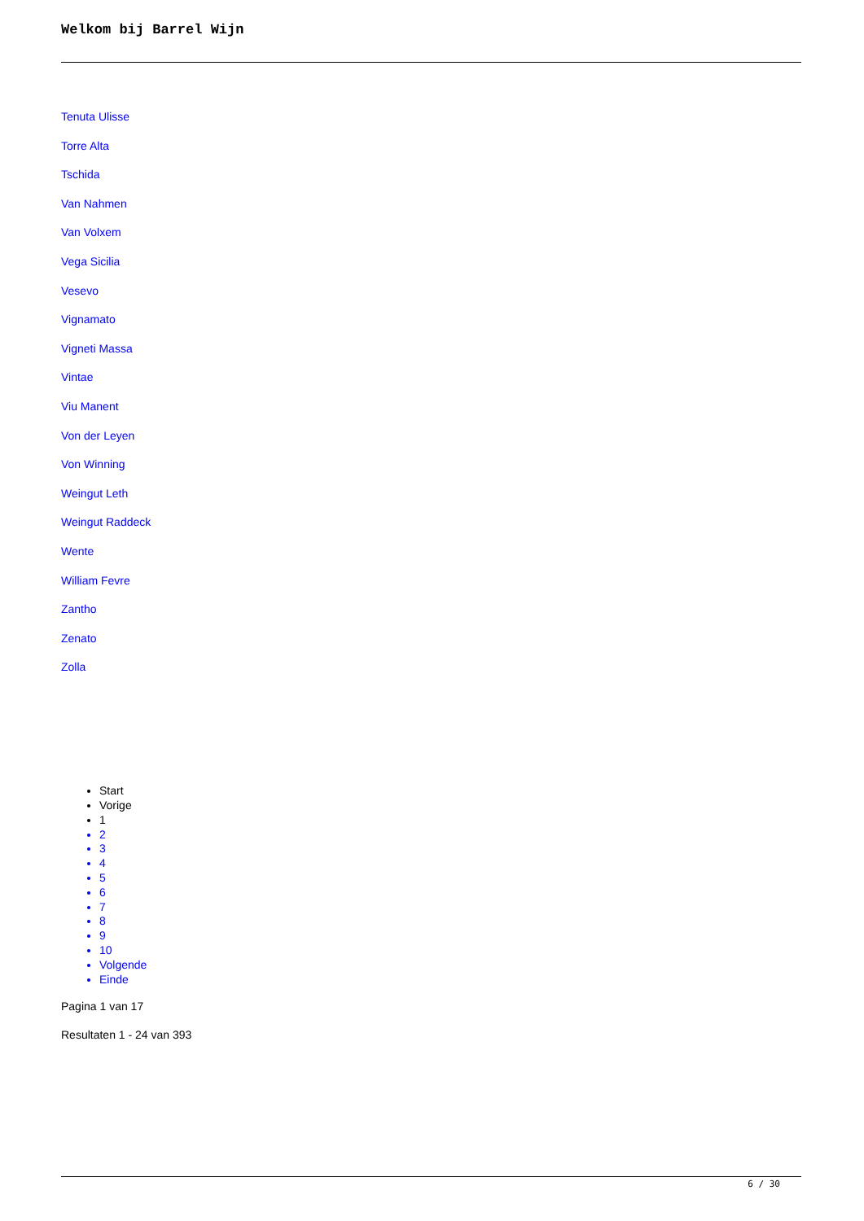Welkom bij Barrel Wijn
Tenuta Ulisse
Torre Alta
Tschida
Van Nahmen
Van Volxem
Vega Sicilia
Vesevo
Vignamato
Vigneti Massa
Vintae
Viu Manent
Von der Leyen
Von Winning
Weingut Leth
Weingut Raddeck
Wente
William Fevre
Zantho
Zenato
Zolla
Start
Vorige
1
2
3
4
5
6
7
8
9
10
Volgende
Einde
Pagina 1 van 17
Resultaten 1 - 24 van 393
6 / 30